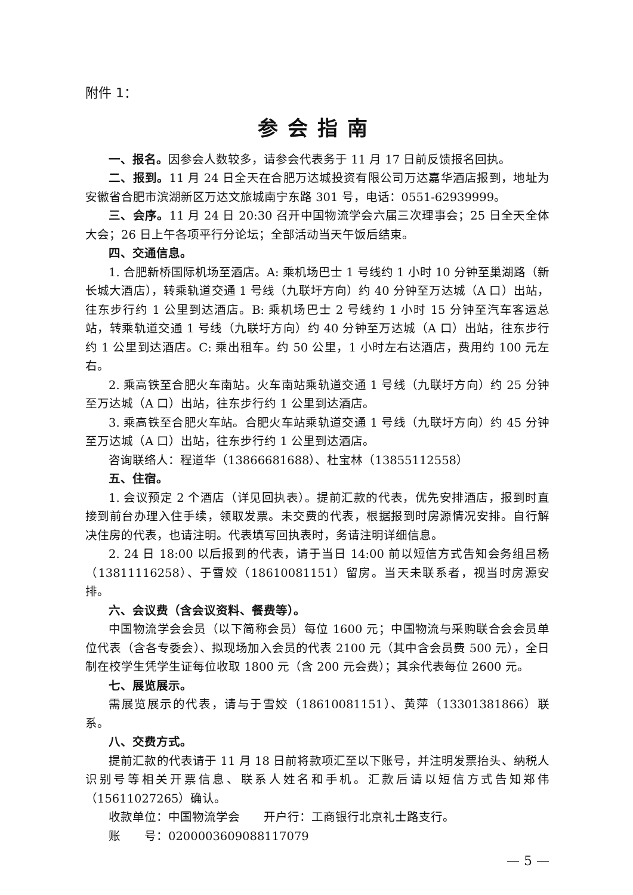附件 1：
参会指南
一、报名。因参会人数较多，请参会代表务于 11 月 17 日前反馈报名回执。
二、报到。11 月 24 日全天在合肥万达城投资有限公司万达嘉华酒店报到，地址为安徽省合肥市滨湖新区万达文旅城南宁东路 301 号，电话：0551-62939999。
三、会序。11 月 24 日 20:30 召开中国物流学会六届三次理事会；25 日全天全体大会；26 日上午各项平行分论坛；全部活动当天午饭后结束。
四、交通信息。
1. 合肥新桥国际机场至酒店。A: 乘机场巴士 1 号线约 1 小时 10 分钟至巢湖路（新长城大酒店），转乘轨道交通 1 号线（九联圩方向）约 40 分钟至万达城（A 口）出站，往东步行约 1 公里到达酒店。B: 乘机场巴士 2 号线约 1 小时 15 分钟至汽车客运总站，转乘轨道交通 1 号线（九联圩方向）约 40 分钟至万达城（A 口）出站，往东步行约 1 公里到达酒店。C: 乘出租车。约 50 公里，1 小时左右达酒店，费用约 100 元左右。
2. 乘高铁至合肥火车南站。火车南站乘轨道交通 1 号线（九联圩方向）约 25 分钟至万达城（A 口）出站，往东步行约 1 公里到达酒店。
3. 乘高铁至合肥火车站。合肥火车站乘轨道交通 1 号线（九联圩方向）约 45 分钟至万达城（A 口）出站，往东步行约 1 公里到达酒店。
咨询联络人：程道华（13866681688）、杜宝林（13855112558）
五、住宿。
1. 会议预定 2 个酒店（详见回执表）。提前汇款的代表，优先安排酒店，报到时直接到前台办理入住手续，领取发票。未交费的代表，根据报到时房源情况安排。自行解决住房的代表，也请注明。代表填写回执表时，务请注明详细信息。
2. 24 日 18:00 以后报到的代表，请于当日 14:00 前以短信方式告知会务组吕杨（13811116258）、于雪姣（18610081151）留房。当天未联系者，视当时房源安排。
六、会议费（含会议资料、餐费等）。
中国物流学会会员（以下简称会员）每位 1600 元；中国物流与采购联合会会员单位代表（含各专委会）、拟现场加入会员的代表 2100 元（其中含会员费 500 元），全日制在校学生凭学生证每位收取 1800 元（含 200 元会费）；其余代表每位 2600 元。
七、展览展示。
需展览展示的代表，请与于雪姣（18610081151）、黄萍（13301381866）联系。
八、交费方式。
提前汇款的代表请于 11 月 18 日前将款项汇至以下账号，并注明发票抬头、纳税人识别号等相关开票信息、联系人姓名和手机。汇款后请以短信方式告知郑伟（15611027265）确认。
收款单位：中国物流学会　　开户行：工商银行北京礼士路支行。
账　　号：0200003609088117079
— 5 —